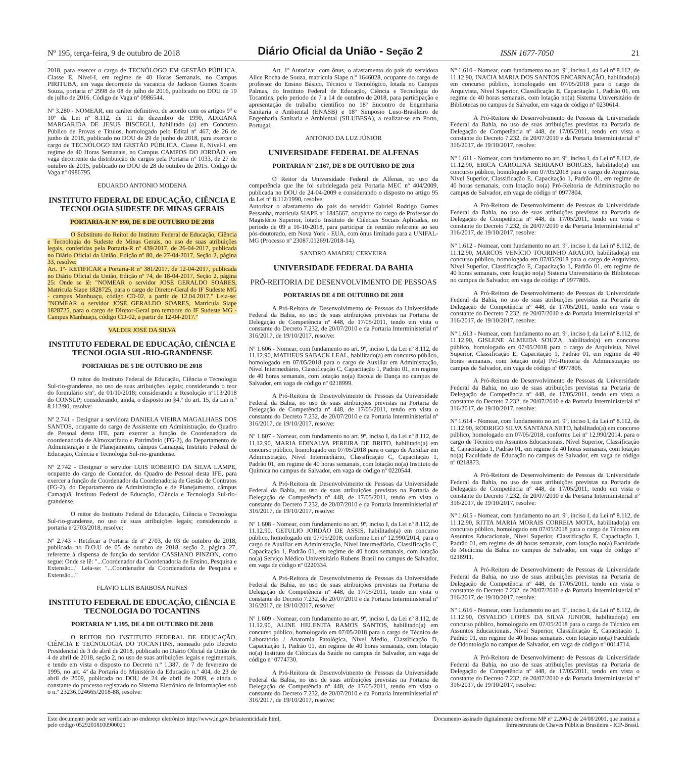Nº 195, terça-feira, 9 de outubro de 2018 Diário Oficial da União - Seção 2 ISSN 1677-7050 21
2018, para exercer o cargo de TECNÓLOGO EM GESTÃO PÚBLICA, Classe E, Nível-I, em regime de 40 Horas Semanais, no Campus PIRITUBA, em vaga decorrente da vacancia de Jackson Gomes Soares Souza, portaria nº 2998 de 08 de julho de 2016, publicado no DOU de 19 de julho de 2016. Código de Vaga nº 0986544.
Nº 3.280 - NOMEAR, em caráter definitivo, de acordo com os artigos 9° e 10º da Lei nº 8.112, de 11 de dezembro de 1990, ADRIANA MARGARIDA DE JESUS BISCEGLI, habilitado (a) em Concurso Público de Provas e Títulos, homologado pelo Edital nº 467, de 26 de junho de 2018, publicado no DOU de 29 de junho de 2018, para exercer o cargo de TECNÓLOGO EM GESTÃO PÚBLICA, Classe E, Nível-I, em regime de 40 Horas Semanais, no Campus CAMPOS DO JORDÃO, em vaga decorrente da distribuição de cargos pela Portaria nº 1033, de 27 de outubro de 2015, publicado no DOU de 28 de outubro de 2015. Código de Vaga nº 0986795.
EDUARDO ANTONIO MODENA
INSTITUTO FEDERAL DE EDUCAÇÃO, CIÊNCIA E TECNOLOGIA SUDESTE DE MINAS GERAIS
PORTARIA-R Nº 890, DE 8 DE OUTUBRO DE 2018
O Substituto do Reitor do Instituto Federal de Educação, Ciência e Tecnologia do Sudeste de Minas Gerais, no uso de suas atribuições legais, conferidas pela Portaria-R nº 439/2017, de 26-04-2017, publicada no Diário Oficial da União, Edição nº 80, de 27-04-2017, Seção 2, página 33, resolve:
Art. 1º- RETIFICAR a Portaria-R nº 381/2017, de 12-04-2017, publicada no Diário Oficial da União, Edição nº 74, de 18-04-2017, Seção 2, página 25: Onde se lê: "NOMEAR o servidor JOSÉ GERALDO SOARES, Matrícula Siape 1828725, para o cargo de Diretor-Geral do IF Sudeste MG - campus Manhuaçu, código CD-02, a partir de 12.04.2017." Leia-se: "NOMEAR o servidor JOSÉ GERALDO SOARES, Matrícula Siape 1828725, para o cargo de Diretor-Geral pro tempore do IF Sudeste MG - Campus Manhuaçu, código CD-02, a partir de 12-04-2017."
VALDIR JOSÉ DA SILVA
INSTITUTO FEDERAL DE EDUCAÇÃO, CIÊNCIA E TECNOLOGIA SUL-RIO-GRANDENSE
PORTARIAS DE 5 DE OUTUBRO DE 2018
O reitor do Instituto Federal de Educação, Ciência e Tecnologia Sul-rio-grandense, no uso de suas atribuições legais; considerando o teor do formulário s/nº, de 01/10/2018; considerando a Resolução nº113/2018 do CONSUP; considerando, ainda, o disposto no §4.º do art. 15, da Lei n.º 8.112/90, resolve:
Nº 2.741 - Designar a servidora DANIELA VIEIRA MAGALHAES DOS SANTOS, ocupante do cargo de Assistente em Administração, do Quadro de Pessoal desta IFE, para exercer a função de Coordenadora da coordenadoria de Almoxarifado e Patrimônio (FG-2), do Departamento de Administração e de Planejamento, câmpus Camaquã, Instituto Federal de Educação, Ciência e Tecnologia Sul-rio-grandense.
Nº 2.742 - Designar o servidor LUIS ROBERTO DA SILVA LAMPE, ocupante do cargo de Contador, do Quadro de Pessoal desta IFE, para exercer a função de Coordenador da Coordenadoria de Gestão de Contratos (FG-2), do Departamento de Administração e de Planejamento, câmpus Camaquã, Instituto Federal de Educação, Ciência e Tecnologia Sul-rio-grandense.
O reitor do Instituto Federal de Educação, Ciência e Tecnologia Sul-rio-grandense, no uso de suas atribuições legais; considerando a portaria nº2703/2018, resolve:
Nº 2.743 - Retificar a Portaria de nº 2703, de 03 de outubro de 2018, publicada no D.O.U de 05 de outubro de 2018, seção 2, página 27, referente à dispensa de função do servidor CASSIANO PINZON, como segue: Onde se lê: "...Coordenador da Coordenadoria de Ensino, Pesquisa e Extensão..." Leia-se: "...Coordenador da Coordenadoria de Pesquisa e Extensão..."
FLAVIO LUIS BARBOSA NUNES
INSTITUTO FEDERAL DE EDUCAÇÃO, CIÊNCIA E TECNOLOGIA DO TOCANTINS
PORTARIA Nº 1.195, DE 4 DE OUTUBRO DE 2018
O REITOR DO INSTITUTO FEDERAL DE EDUCAÇÃO, CIÊNCIA E TECNOLOGIA DO TOCANTINS, nomeado pelo Decreto Presidencial de 3 de abril de 2018, publicado no Diário Oficial da União de 4 de abril de 2018, seção 2, no uso de suas atribuições legais e regimentais, e tendo em vista o disposto no Decreto n.º 1.387, de 7 de fevereiro de 1995, no art. 4º da Portaria do Ministério da Educação n.º 404, de 23 de abril de 2009, publicada no DOU de 24 de abril de 2009, e ainda o constante do processo registrado no Sistema Eletrônico de Informações sob o n.º 23236.024665/2018-88, resolve:
Art. 1º Autorizar, com ônus, o afastamento do país da servidora Alice Rocha de Souza, matrícula Siape n.º 1646028, ocupante do cargo de professor do Ensino Básico, Técnico e Tecnológico, lotada no Campus Palmas, do Instituto Federal de Educação, Ciência e Tecnologia do Tocantins, pelo período de 7 a 14 de outubro de 2018, para participação e apresentação de trabalho científico no 18º Encontro de Engenharia Sanitaria e Ambiental (ENASB) e 18º Simposio Luso-Brasileiro de Engenharia Sanitaria e Ambiental (SILUBESA), a realizar-se em Porto, Portugal.
ANTONIO DA LUZ JÚNIOR
UNIVERSIDADE FEDERAL DE ALFENAS
PORTARIA Nº 2.167, DE 8 DE OUTUBRO DE 2018
O Reitor da Universidade Federal de Alfenas, no uso da competência que lhe foi subdelegada pela Portaria MEC nº 404/2009, publicada no DOU de 24-04-2009 e considerando o disposto no artigo 95 da Lei nº 8.112/1990, resolve:
Autorizar o afastamento do país do servidor Gabriel Rodrigo Gomes Pessanha, matrícula SIAPE nº 1845667, ocupante do cargo de Professor do Magistério Superior, lotado Instituto de Ciências Sociais Aplicadas, no período de 09 a 16-10-2018, para participar de reunião referente ao seu pós-doutorado, em Nova York - EUA, com ônus limitado para a UNIFAL-MG (Processo nº 23087.012691/2018-14).
SANDRO AMADEU CERVEIRA
UNIVERSIDADE FEDERAL DA BAHIA
PRÓ-REITORIA DE DESENVOLVIMENTO DE PESSOAS
PORTARIAS DE 4 DE OUTUBRO DE 2018
A Pró-Reitora de Desenvolvimento de Pessoas da Universidade Federal da Bahia, no uso de suas atribuições previstas na Portaria de Delegação de Competência nº 448, de 17/05/2011, tendo em vista o constante do Decreto 7.232, de 20/07/2010 e da Portaria Interministerial nº 316/2017, de 19/10/2017, resolve:
Nº 1.606 - Nomear, com fundamento no art. 9º, inciso I, da Lei nº 8.112, de 11.12.90, MATHEUS SABACK LEAL, habilitado(a) em concurso público, homologado em 07/05/2018 para o cargo de Auxiliar em Administração, Nível Intermediário, Classificação C, Capacitação 1, Padrão 01, em regime de 40 horas semanais, com lotação no(a) Escola de Dança no campus de Salvador, em vaga de código nº 0218999.
A Pró-Reitora de Desenvolvimento de Pessoas da Universidade Federal da Bahia, no uso de suas atribuições previstas na Portaria de Delegação de Competência nº 448, de 17/05/2011, tendo em vista o constante do Decreto 7.232, de 20/07/2010 e da Portaria Interministerial nº 316/2017, de 19/10/2017, resolve:
Nº 1.607 - Nomear, com fundamento no art. 9º, inciso I, da Lei nº 8.112, de 11.12.90, MARIA EDINALVA PEREIRA DE BRITO, habilitado(a) em concurso público, homologado em 07/05/2018 para o cargo de Auxiliar em Administração, Nível Intermediário, Classificação C, Capacitação 1, Padrão 01, em regime de 40 horas semanais, com lotação no(a) Instituto de Química no campus de Salvador, em vaga de código nº 0220544.
A Pró-Reitora de Desenvolvimento de Pessoas da Universidade Federal da Bahia, no uso de suas atribuições previstas na Portaria de Delegação de Competência nº 448, de 17/05/2011, tendo em vista o constante do Decreto 7.232, de 20/07/2010 e da Portaria Interministerial nº 316/2017, de 19/10/2017, resolve:
Nº 1.608 - Nomear, com fundamento no art. 9º, inciso I, da Lei nº 8.112, de 11.12.90, GETULIO JORDÃO DE ASSIS, habilitado(a) em concurso público, homologado em 07/05/2018, conforme Lei nº 12.990/2014, para o cargo de Auxiliar em Administração, Nível Intermediário, Classificação C, Capacitação 1, Padrão 01, em regime de 40 horas semanais, com lotação no(a) Serviço Médico Universitário Rubens Brasil no campus de Salvador, em vaga de código nº 0220334.
A Pró-Reitora de Desenvolvimento de Pessoas da Universidade Federal da Bahia, no uso de suas atribuições previstas na Portaria de Delegação de Competência nº 448, de 17/05/2011, tendo em vista o constante do Decreto 7.232, de 20/07/2010 e da Portaria Interministerial nº 316/2017, de 19/10/2017, resolve:
Nº 1.609 - Nomear, com fundamento no art. 9º, inciso I, da Lei nº 8.112, de 11.12.90, ALINE HELENITA RAMOS SANTOS, habilitado(a) em concurso público, homologado em 07/05/2018 para o cargo de Técnico de Laboratório / Anatomia Patológica, Nível Médio, Classificação D, Capacitação 1, Padrão 01, em regime de 40 horas semanais, com lotação no(a) Instituto de Ciências da Saúde no campus de Salvador, em vaga de código nº 0774730.
A Pró-Reitora de Desenvolvimento de Pessoas da Universidade Federal da Bahia, no uso de suas atribuições previstas na Portaria de Delegação de Competência nº 448, de 17/05/2011, tendo em vista o constante do Decreto 7.232, de 20/07/2010 e da Portaria Interministerial nº 316/2017, de 19/10/2017, resolve:
Nº 1.610 - Nomear, com fundamento no art. 9º, inciso I, da Lei nº 8.112, de 11.12.90, INACIA MARIA DOS SANTOS ENCARNAÇÃO, habilitado(a) em concurso público, homologado em 07/05/2018 para o cargo de Arquivista, Nível Superior, Classificação E, Capacitação 1, Padrão 01, em regime de 40 horas semanais, com lotação no(a) Sistema Universitário de Bibliotecas no campus de Salvador, em vaga de código nº 0230614.
A Pró-Reitora de Desenvolvimento de Pessoas da Universidade Federal da Bahia, no uso de suas atribuições previstas na Portaria de Delegação de Competência nº 448, de 17/05/2011, tendo em vista o constante do Decreto 7.232, de 20/07/2010 e da Portaria Interministerial nº 316/2017, de 19/10/2017, resolve:
Nº 1.611 - Nomear, com fundamento no art. 9º, inciso I, da Lei nº 8.112, de 11.12.90, ERICA CAROLINA SERRANO BORGES, habilitado(a) em concurso público, homologado em 07/05/2018 para o cargo de Arquivista, Nível Superior, Classificação E, Capacitação 1, Padrão 01, em regime de 40 horas semanais, com lotação no(a) Pró-Reitoria de Administração no campus de Salvador, em vaga de código nº 0977804.
A Pró-Reitora de Desenvolvimento de Pessoas da Universidade Federal da Bahia, no uso de suas atribuições previstas na Portaria de Delegação de Competência nº 448, de 17/05/2011, tendo em vista o constante do Decreto 7.232, de 20/07/2010 e da Portaria Interministerial nº 316/2017, de 19/10/2017, resolve:
Nº 1.612 - Nomear, com fundamento no art. 9º, inciso I, da Lei nº 8.112, de 11.12.90, MARCOS VENÍCIO TOURINHO ARAÚJO, habilitado(a) em concurso público, homologado em 07/05/2018 para o cargo de Arquivista, Nível Superior, Classificação E, Capacitação 1, Padrão 01, em regime de 40 horas semanais, com lotação no(a) Sistema Universitário de Bibliotecas no campus de Salvador, em vaga de código nº 0977805.
A Pró-Reitora de Desenvolvimento de Pessoas da Universidade Federal da Bahia, no uso de suas atribuições previstas na Portaria de Delegação de Competência nº 448, de 17/05/2011, tendo em vista o constante do Decreto 7.232, de 20/07/2010 e da Portaria Interministerial nº 316/2017, de 19/10/2017, resolve:
Nº 1.613 - Nomear, com fundamento no art. 9º, inciso I, da Lei nº 8.112, de 11.12.90, GISLENE ALMEIDA SOUZA, habilitado(a) em concurso público, homologado em 07/05/2018 para o cargo de Arquivista, Nível Superior, Classificação E, Capacitação 1, Padrão 01, em regime de 40 horas semanais, com lotação no(a) Pró-Reitoria de Administração no campus de Salvador, em vaga de código nº 0977806.
A Pró-Reitora de Desenvolvimento de Pessoas da Universidade Federal da Bahia, no uso de suas atribuições previstas na Portaria de Delegação de Competência nº 448, de 17/05/2011, tendo em vista o constante do Decreto 7.232, de 20/07/2010 e da Portaria Interministerial nº 316/2017, de 19/10/2017, resolve:
Nº 1.614 - Nomear, com fundamento no art. 9º, inciso I, da Lei nº 8.112, de 11.12.90, RODRIGO SILVA SANTANA NETO, habilitado(a) em concurso público, homologado em 07/05/2018, conforme Lei nº 12.990/2014, para o cargo de Técnico em Assuntos Educacionais, Nível Superior, Classificação E, Capacitação 1, Padrão 01, em regime de 40 horas semanais, com lotação no(a) Faculdade de Educação no campus de Salvador, em vaga de código nº 0218873.
A Pró-Reitora de Desenvolvimento de Pessoas da Universidade Federal da Bahia, no uso de suas atribuições previstas na Portaria de Delegação de Competência nº 448, de 17/05/2011, tendo em vista o constante do Decreto 7.232, de 20/07/2010 e da Portaria Interministerial nº 316/2017, de 19/10/2017, resolve:
Nº 1.615 - Nomear, com fundamento no art. 9º, inciso I, da Lei nº 8.112, de 11.12.90, RITTA MARIA MORAIS CORREIA MOTA, habilitado(a) em concurso público, homologado em 07/05/2018 para o cargo de Técnico em Assuntos Educacionais, Nível Superior, Classificação E, Capacitação 1, Padrão 01, em regime de 40 horas semanais, com lotação no(a) Faculdade de Medicina da Bahia no campus de Salvador, em vaga de código nº 0218911.
A Pró-Reitora de Desenvolvimento de Pessoas da Universidade Federal da Bahia, no uso de suas atribuições previstas na Portaria de Delegação de Competência nº 448, de 17/05/2011, tendo em vista o constante do Decreto 7.232, de 20/07/2010 e da Portaria Interministerial nº 316/2017, de 19/10/2017, resolve:
Nº 1.616 - Nomear, com fundamento no art. 9º, inciso I, da Lei nº 8.112, de 11.12.90, OSVALDO LOPES DA SILVA JUNIOR, habilitado(a) em concurso público, homologado em 07/05/2018 para o cargo de Técnico em Assuntos Educacionais, Nível Superior, Classificação E, Capacitação 1, Padrão 01, em regime de 40 horas semanais, com lotação no(a) Faculdade de Odontologia no campus de Salvador, em vaga de código nº 0014714.
A Pró-Reitora de Desenvolvimento de Pessoas da Universidade Federal da Bahia, no uso de suas atribuições previstas na Portaria de Delegação de Competência nº 448, de 17/05/2011, tendo em vista o constante do Decreto 7.232, de 20/07/2010 e da Portaria Interministerial nº 316/2017, de 19/10/2017, resolve:
Este documento pode ser verificado no endereço eletrônico http://www.in.gov.br/autenticidade.html,
pelo código 05292018100900021 Documento assinado digitalmente conforme MP nº 2.200-2 de 24/08/2001, que institui a
Infraestrutura de Chaves Públicas Brasileira - ICP-Brasil.